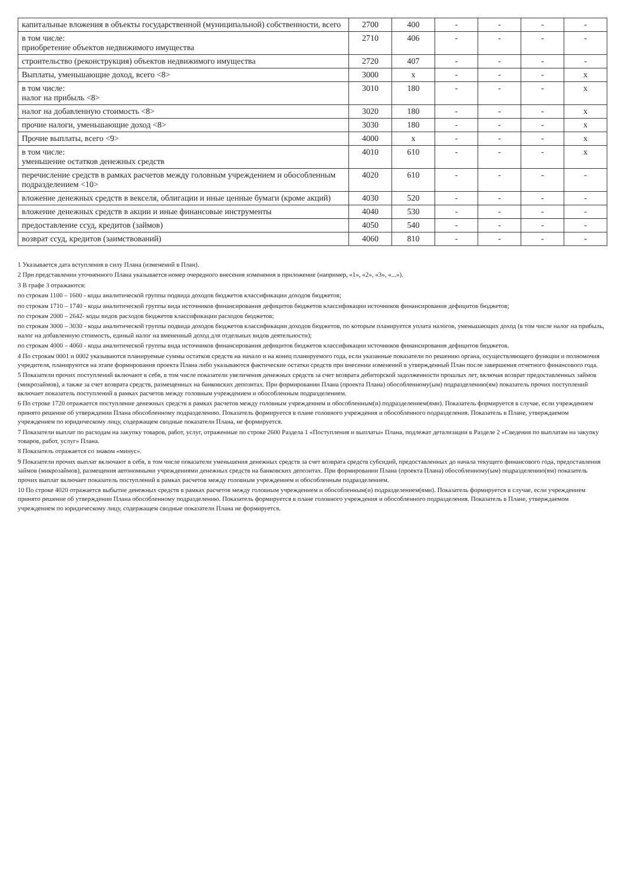| капитальные вложения в объекты государственной (муниципальной) собственности, всего | 2700 | 400 | - | - | - | - |
| в том числе: приобретение объектов недвижимого имущества | 2710 | 406 | - | - | - | - |
| строительство (реконструкция) объектов недвижимого имущества | 2720 | 407 | - | - | - | - |
| Выплаты, уменьшающие доход, всего <8> | 3000 | x | - | - | - | x |
| в том числе: налог на прибыль <8> | 3010 | 180 | - | - | - | x |
| налог на добавленную стоимость <8> | 3020 | 180 | - | - | - | x |
| прочие налоги, уменьшающие доход <8> | 3030 | 180 | - | - | - | x |
| Прочие выплаты, всего <9> | 4000 | x | - | - | - | x |
| в том числе: уменьшение остатков денежных средств | 4010 | 610 | - | - | - | x |
| перечисление средств в рамках расчетов между головным учреждением и обособленным подразделением <10> | 4020 | 610 | - | - | - | - |
| вложение денежных средств в векселя, облигации и иные ценные бумаги (кроме акций) | 4030 | 520 | - | - | - | - |
| вложение денежных средств в акции и иные финансовые инструменты | 4040 | 530 | - | - | - | - |
| предоставление ссуд, кредитов (займов) | 4050 | 540 | - | - | - | - |
| возврат ссуд, кредитов (заимствований) | 4060 | 810 | - | - | - | - |
1 Указывается дата вступления в силу Плана (изменений в План).
2 При представлении уточненного Плана указывается номер очередного внесения изменения в приложение (например, «1», «2», «3», «...»).
3 В графе 3 отражаются:
по строкам 1100 – 1600 - коды аналитической группы подвида доходов бюджетов классификации доходов бюджетов;
по строкам 1710 – 1740 - коды аналитической группы вида источников финансирования дефицитов бюджетов классификации источников финансирования дефицитов бюджетов;
по строкам 2000 – 2642- коды видов расходов бюджетов классификации расходов бюджетов;
по строкам 3000 – 3030 - коды аналитической группы подвида доходов бюджетов классификации доходов бюджетов, по которым планируется уплата налогов, уменьшающих доход (в том числе налог на прибыль, налог на добавленную стоимость, единый налог на вмененный доход для отдельных видов деятельности);
по строкам 4000 – 4060 - коды аналитической группы вида источников финансирования дефицитов бюджетов классификации источников финансирования дефицитов бюджетов.
4 По строкам 0001 и 0002 указываются планируемые суммы остатков средств на начало и на конец планируемого года, если указанные показатели по решению органа, осуществляющего функции и полномочия учредителя, планируются на этапе формирования проекта Плана либо указываются фактические остатки средств при внесении изменений в утвержденный План после завершения отчетного финансового года.
5 Показатели прочих поступлений включают в себя, в том числе показатели увеличения денежных средств за счет возврата дебиторской задолженности прошлых лет, включая возврат предоставленных займов (микрозаймов), а также за счет возврата средств, размещенных на банковских депозитах. При формировании Плана (проекта Плана) обособленному(ым) подразделению(ям) показатель прочих поступлений включает показатель поступлений в рамках расчетов между головным учреждением и обособленным подразделением.
6 По строке 1720 отражается поступление денежных средств в рамках расчетов между головным учреждением и обособленным(и) подразделением(ями). Показатель формируется в случае, если учреждением принято решение об утверждении Плана обособленному подразделению. Показатель формируется в плане головного учреждения и обособленного подразделения. Показатель в Плане, утверждаемом учреждением по юридическому лицу, содержащем сводные показатели Плана, не формируется.
7 Показатели выплат по расходам на закупку товаров, работ, услуг, отраженные по строке 2600 Раздела 1 «Поступления и выплаты» Плана, подлежат детализации в Разделе 2 «Сведения по выплатам на закупку товаров, работ, услуг» Плана.
8 Показатель отражается со знаком «минус».
9 Показатели прочих выплат включают в себя, в том числе показатели уменьшения денежных средств за счет возврата средств субсидий, предоставленных до начала текущего финансового года, предоставления займов (микрозаймов), размещения автономными учреждениями денежных средств на банковских депозитах. При формировании Плана (проекта Плана) обособленному(ым) подразделению(ям) показатель прочих выплат включает показатель поступлений в рамках расчетов между головным учреждением и обособленным подразделением.
10 По строке 4020 отражается выбытие денежных средств в рамках расчетов между головным учреждением и обособленным(и) подразделением(ями). Показатель формируется в случае, если учреждением принято решение об утверждении Плана обособленному подразделению. Показатель формируется в плане головного учреждения и обособленного подразделения. Показатель в Плане, утверждаемом учреждением по юридическому лицу, содержащем сводные показатели Плана не формируется.